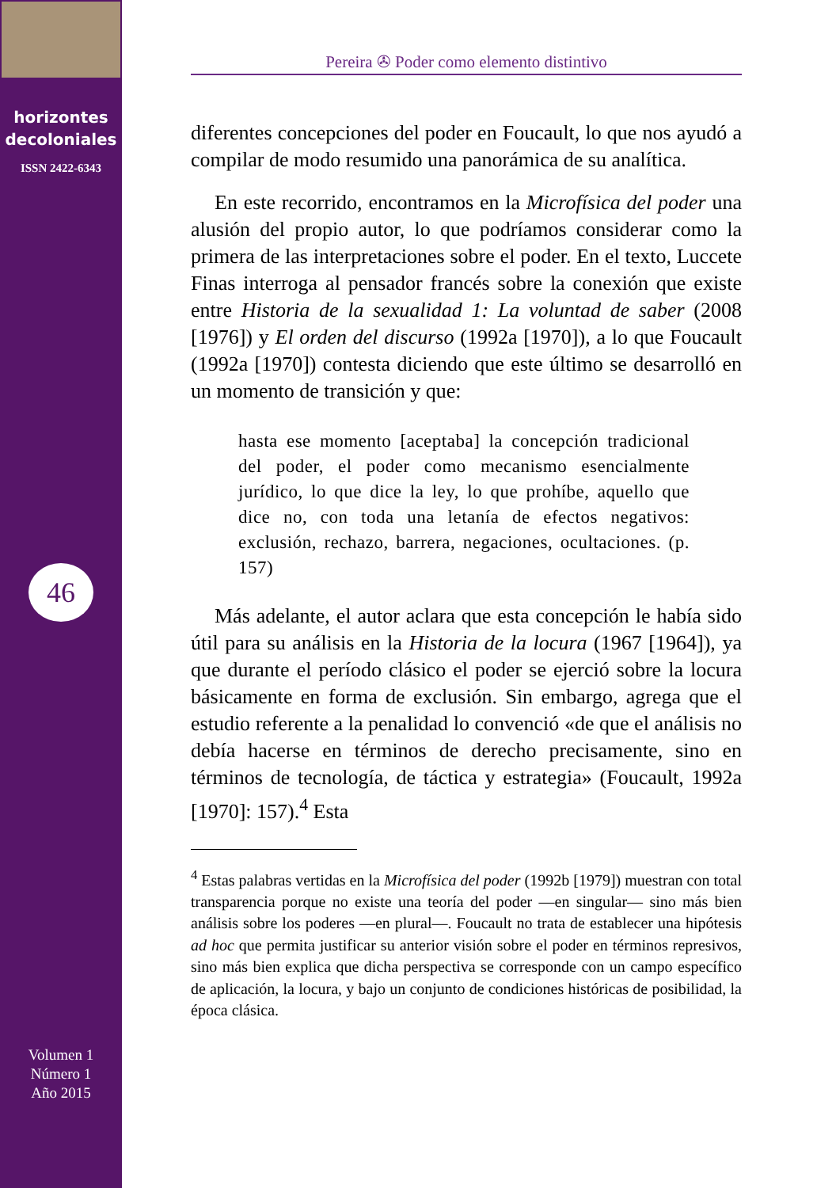horizontes
decoloniales
ISSN 2422-6343
46
Volumen 1
Número 1
Año 2015
Pereira ✇ Poder como elemento distintivo
diferentes concepciones del poder en Foucault, lo que nos ayudó a compilar de modo resumido una panorámica de su analítica.
En este recorrido, encontramos en la Microfísica del poder una alusión del propio autor, lo que podríamos considerar como la primera de las interpretaciones sobre el poder. En el texto, Luccete Finas interroga al pensador francés sobre la conexión que existe entre Historia de la sexualidad 1: La voluntad de saber (2008 [1976]) y El orden del discurso (1992a [1970]), a lo que Foucault (1992a [1970]) contesta diciendo que este último se desarrolló en un momento de transición y que:
hasta ese momento [aceptaba] la concepción tradicional del poder, el poder como mecanismo esencialmente jurídico, lo que dice la ley, lo que prohíbe, aquello que dice no, con toda una letanía de efectos negativos: exclusión, rechazo, barrera, negaciones, ocultaciones. (p. 157)
Más adelante, el autor aclara que esta concepción le había sido útil para su análisis en la Historia de la locura (1967 [1964]), ya que durante el período clásico el poder se ejerció sobre la locura básicamente en forma de exclusión. Sin embargo, agrega que el estudio referente a la penalidad lo convenció «de que el análisis no debía hacerse en términos de derecho precisamente, sino en términos de tecnología, de táctica y estrategia» (Foucault, 1992a [1970]: 157).<sup>4</sup> Esta
<sup>4</sup> Estas palabras vertidas en la Microfísica del poder (1992b [1979]) muestran con total transparencia porque no existe una teoría del poder —en singular— sino más bien análisis sobre los poderes —en plural—. Foucault no trata de establecer una hipótesis ad hoc que permita justificar su anterior visión sobre el poder en términos represivos, sino más bien explica que dicha perspectiva se corresponde con un campo específico de aplicación, la locura, y bajo un conjunto de condiciones históricas de posibilidad, la época clásica.